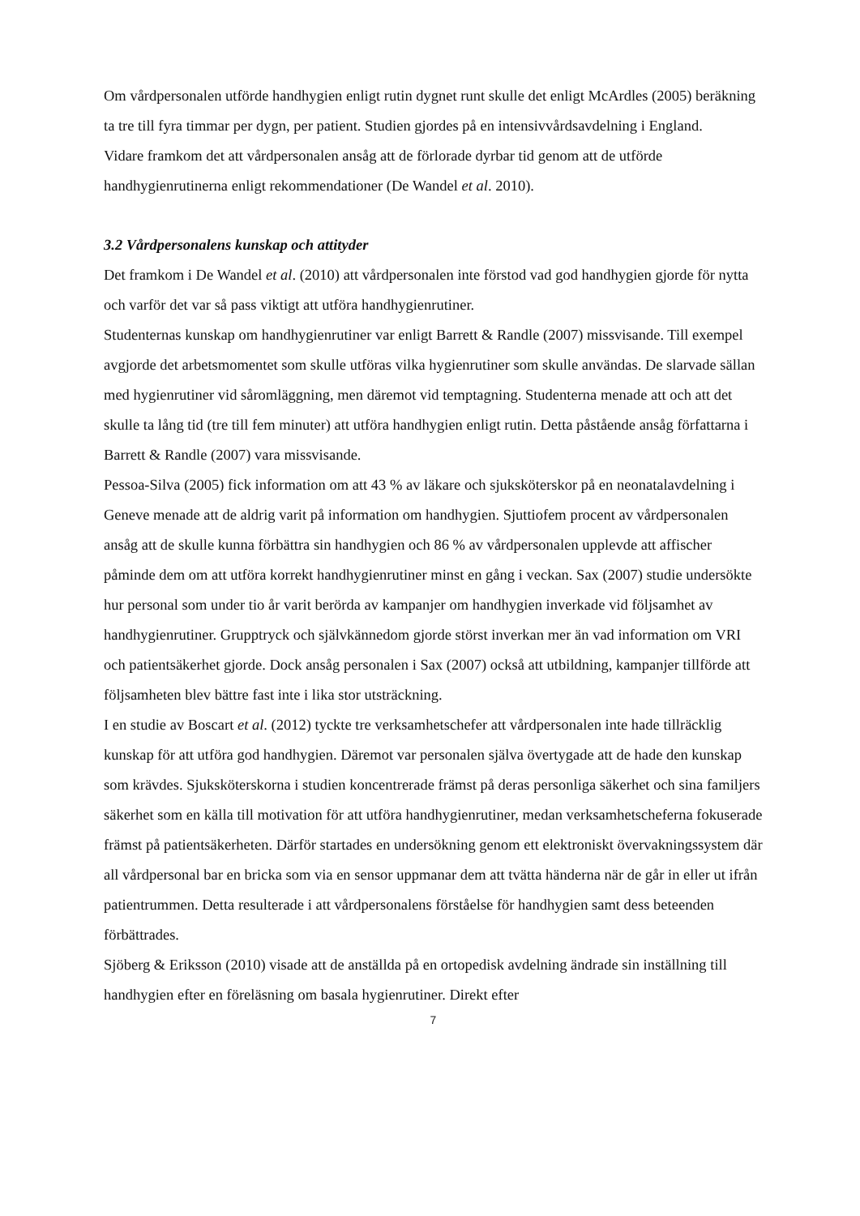Om vårdpersonalen utförde handhygien enligt rutin dygnet runt skulle det enligt McArdles (2005) beräkning ta tre till fyra timmar per dygn, per patient. Studien gjordes på en intensivvårdsavdelning i England.
Vidare framkom det att vårdpersonalen ansåg att de förlorade dyrbar tid genom att de utförde handhygienrutinerna enligt rekommendationer (De Wandel et al. 2010).
3.2 Vårdpersonalens kunskap och attityder
Det framkom i De Wandel et al. (2010) att vårdpersonalen inte förstod vad god handhygien gjorde för nytta och varför det var så pass viktigt att utföra handhygienrutiner.
Studenternas kunskap om handhygienrutiner var enligt Barrett & Randle (2007) missvisande. Till exempel avgjorde det arbetsmomentet som skulle utföras vilka hygienrutiner som skulle användas. De slarvade sällan med hygienrutiner vid såromläggning, men däremot vid temptagning. Studenterna menade att och att det skulle ta lång tid (tre till fem minuter) att utföra handhygien enligt rutin. Detta påstående ansåg författarna i Barrett & Randle (2007) vara missvisande.
Pessoa-Silva (2005) fick information om att 43 % av läkare och sjuksköterskor på en neonatalavdelning i Geneve menade att de aldrig varit på information om handhygien. Sjuttiofem procent av vårdpersonalen ansåg att de skulle kunna förbättra sin handhygien och 86 % av vårdpersonalen upplevde att affischer påminde dem om att utföra korrekt handhygienrutiner minst en gång i veckan. Sax (2007) studie undersökte hur personal som under tio år varit berörda av kampanjer om handhygien inverkade vid följsamhet av handhygienrutiner. Grupptryck och självkännedom gjorde störst inverkan mer än vad information om VRI och patientsäkerhet gjorde. Dock ansåg personalen i Sax (2007) också att utbildning, kampanjer tillförde att följsamheten blev bättre fast inte i lika stor utsträckning.
I en studie av Boscart et al. (2012) tyckte tre verksamhetschefer att vårdpersonalen inte hade tillräcklig kunskap för att utföra god handhygien. Däremot var personalen själva övertygade att de hade den kunskap som krävdes. Sjuksköterskorna i studien koncentrerade främst på deras personliga säkerhet och sina familjers säkerhet som en källa till motivation för att utföra handhygienrutiner, medan verksamhetscheferna fokuserade främst på patientsäkerheten. Därför startades en undersökning genom ett elektroniskt övervakningssystem där all vårdpersonal bar en bricka som via en sensor uppmanar dem att tvätta händerna när de går in eller ut ifrån patientrummen. Detta resulterade i att vårdpersonalens förståelse för handhygien samt dess beteenden förbättrades.
Sjöberg & Eriksson (2010) visade att de anställda på en ortopedisk avdelning ändrade sin inställning till handhygien efter en föreläsning om basala hygienrutiner. Direkt efter
7